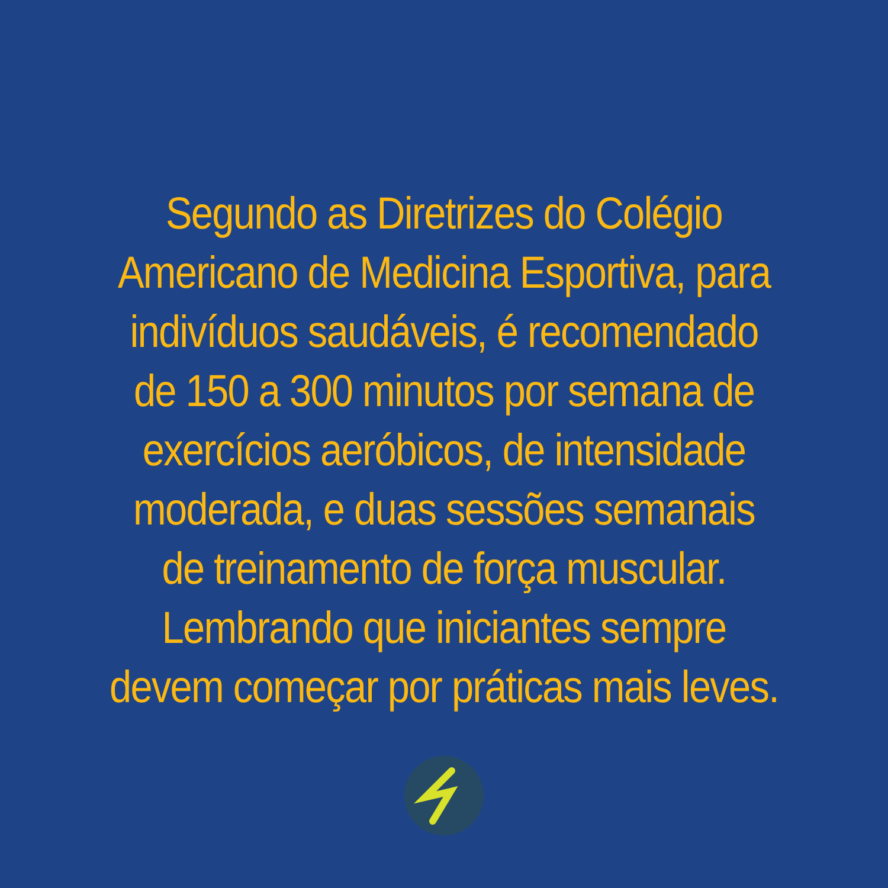Segundo as Diretrizes do Colégio
Americano de Medicina Esportiva, para
indivíduos saudáveis, é recomendado
de 150 a 300 minutos por semana de
exercícios aeróbicos, de intensidade
moderada, e duas sessões semanais
de treinamento de força muscular.
Lembrando que iniciantes sempre
devem começar por práticas mais leves.